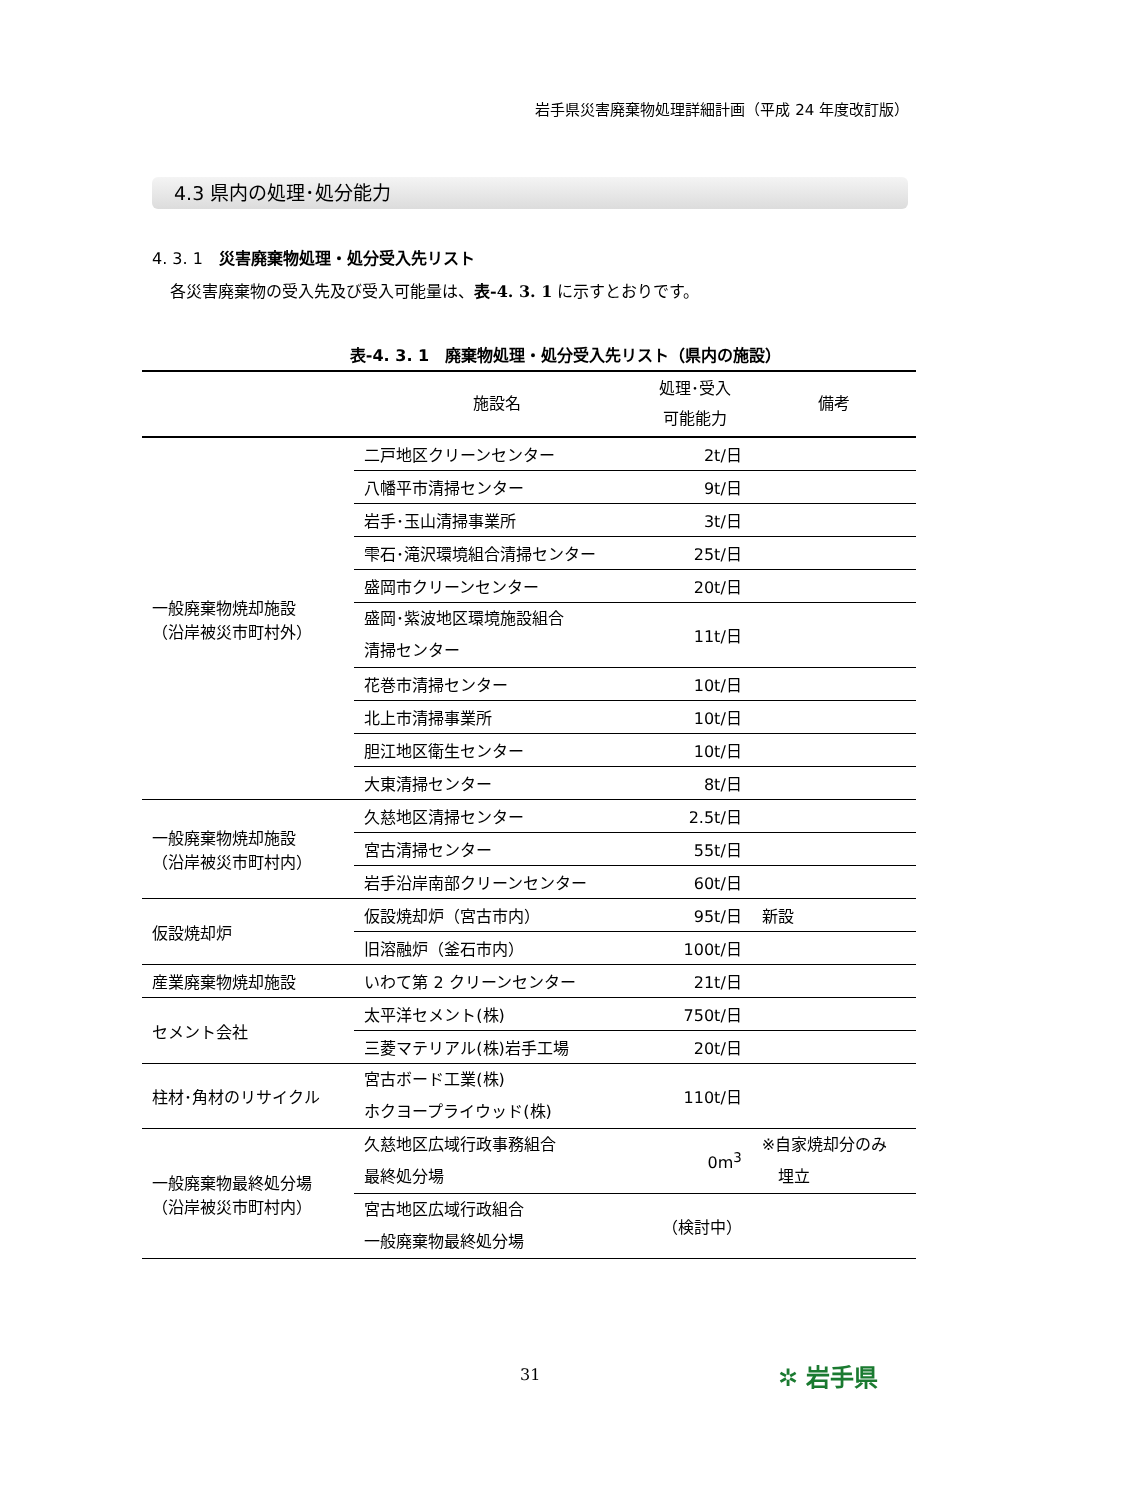岩手県災害廃棄物処理詳細計画（平成 24 年度改訂版）
4.3 県内の処理･処分能力
4. 3. 1　災害廃棄物処理・処分受入先リスト
各災害廃棄物の受入先及び受入可能量は、表-4. 3. 1 に示すとおりです。
表-4. 3. 1　廃棄物処理・処分受入先リスト（県内の施設）
| | 施設名 | 処理･受入 可能能力 | 備考 |
| --- | --- | --- | --- |
| 一般廃棄物焼却施設 （沿岸被災市町村外） | 二戸地区クリーンセンター | 2t/日 | |
| | 八幡平市清掃センター | 9t/日 | |
| | 岩手･玉山清掃事業所 | 3t/日 | |
| | 雫石･滝沢環境組合清掃センター | 25t/日 | |
| | 盛岡市クリーンセンター | 20t/日 | |
| | 盛岡･紫波地区環境施設組合 清掃センター | 11t/日 | |
| | 花巻市清掃センター | 10t/日 | |
| | 北上市清掃事業所 | 10t/日 | |
| | 胆江地区衛生センター | 10t/日 | |
| | 大東清掃センター | 8t/日 | |
| 一般廃棄物焼却施設 （沿岸被災市町村内） | 久慈地区清掃センター | 2.5t/日 | |
| | 宮古清掃センター | 55t/日 | |
| | 岩手沿岸南部クリーンセンター | 60t/日 | |
| 仮設焼却炉 | 仮設焼却炉（宮古市内） | 95t/日 | 新設 |
| | 旧溶融炉（釜石市内） | 100t/日 | |
| 産業廃棄物焼却施設 | いわて第 2 クリーンセンター | 21t/日 | |
| セメント会社 | 太平洋セメント(株) | 750t/日 | |
| | 三菱マテリアル(株)岩手工場 | 20t/日 | |
| 柱材･角材のリサイクル | 宮古ボード工業(株) ホクヨープライウッド(株) | 110t/日 | |
| 一般廃棄物最終処分場 （沿岸被災市町村内） | 久慈地区広域行政事務組合 最終処分場 | 0m<sup>3</sup> | ※自家焼却分のみ 埋立 |
| | 宮古地区広域行政組合 一般廃棄物最終処分場 | （検討中） | |
31 ✲ 岩手県